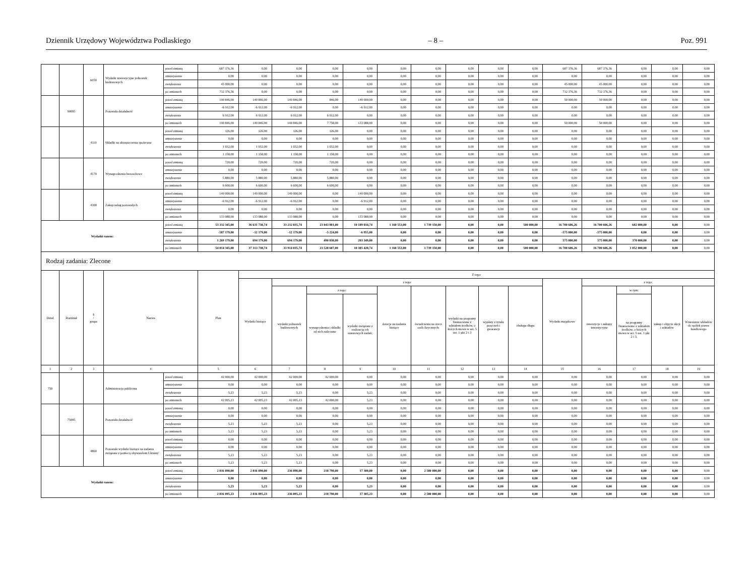Dziennik Urzędowy Województwa Podlaskiego – 8 – Poz. 991
| | | 6050 | Wydatki inwestycyjne jednostek budżetowych | przed zmianą | 687 376,36 | 0,00 | 0,00 | 0,00 | 0,00 | 0,00 | 0,00 | 0,00 | 0,00 | 0,00 | 687 376,36 | 687 376,36 | 0,00 | 0,00 | 0,00 |
| | | | | zmniejszenie | 0,00 | 0,00 | 0,00 | 0,00 | 0,00 | 0,00 | 0,00 | 0,00 | 0,00 | 0,00 | 0,00 | 0,00 | 0,00 | 0,00 | 0,00 |
| | | | | zwiększenie | 45 000,00 | 0,00 | 0,00 | 0,00 | 0,00 | 0,00 | 0,00 | 0,00 | 0,00 | 0,00 | 45 000,00 | 45 000,00 | 0,00 | 0,00 | 0,00 |
| | | | | po zmianach | 732 376,36 | 0,00 | 0,00 | 0,00 | 0,00 | 0,00 | 0,00 | 0,00 | 0,00 | 0,00 | 732 376,36 | 732 376,36 | 0,00 | 0,00 | 0,00 |
| | 90095 | | Pozostała działalność | przed zmianą | 190 846,00 | 140 846,00 | 140 846,00 | 846,00 | 140 000,00 | 0,00 | 0,00 | 0,00 | 0,00 | 0,00 | 50 000,00 | 50 000,00 | 0,00 | 0,00 | 0,00 |
| | | | | zmniejszenie | -6 912,00 | -6 912,00 | -6 912,00 | 0,00 | -6 912,00 | 0,00 | 0,00 | 0,00 | 0,00 | 0,00 | 0,00 | 0,00 | 0,00 | 0,00 | 0,00 |
| | | | | zwiększenie | 6 912,00 | 6 912,00 | 6 912,00 | 6 912,00 | 0,00 | 0,00 | 0,00 | 0,00 | 0,00 | 0,00 | 0,00 | 0,00 | 0,00 | 0,00 | 0,00 |
| | | | | po zmianach | 190 846,00 | 140 846,00 | 140 846,00 | 7 758,00 | 133 088,00 | 0,00 | 0,00 | 0,00 | 0,00 | 0,00 | 50 000,00 | 50 000,00 | 0,00 | 0,00 | 0,00 |
| | | 4110 | Składki na ubezpieczenia społeczne | przed zmianą | 126,00 | 126,00 | 126,00 | 126,00 | 0,00 | 0,00 | 0,00 | 0,00 | 0,00 | 0,00 | 0,00 | 0,00 | 0,00 | 0,00 | 0,00 |
| | | | | zmniejszenie | 0,00 | 0,00 | 0,00 | 0,00 | 0,00 | 0,00 | 0,00 | 0,00 | 0,00 | 0,00 | 0,00 | 0,00 | 0,00 | 0,00 | 0,00 |
| | | | | zwiększenie | 1 032,00 | 1 032,00 | 1 032,00 | 1 032,00 | 0,00 | 0,00 | 0,00 | 0,00 | 0,00 | 0,00 | 0,00 | 0,00 | 0,00 | 0,00 | 0,00 |
| | | | | po zmianach | 1 158,00 | 1 158,00 | 1 158,00 | 1 158,00 | 0,00 | 0,00 | 0,00 | 0,00 | 0,00 | 0,00 | 0,00 | 0,00 | 0,00 | 0,00 | 0,00 |
| | | 4170 | Wynagrodzenia bezosobowe | przed zmianą | 720,00 | 720,00 | 720,00 | 720,00 | 0,00 | 0,00 | 0,00 | 0,00 | 0,00 | 0,00 | 0,00 | 0,00 | 0,00 | 0,00 | 0,00 |
| | | | | zmniejszenie | 0,00 | 0,00 | 0,00 | 0,00 | 0,00 | 0,00 | 0,00 | 0,00 | 0,00 | 0,00 | 0,00 | 0,00 | 0,00 | 0,00 | 0,00 |
| | | | | zwiększenie | 5 880,00 | 5 880,00 | 5 880,00 | 5 880,00 | 0,00 | 0,00 | 0,00 | 0,00 | 0,00 | 0,00 | 0,00 | 0,00 | 0,00 | 0,00 | 0,00 |
| | | | | po zmianach | 6 600,00 | 6 600,00 | 6 600,00 | 6 600,00 | 0,00 | 0,00 | 0,00 | 0,00 | 0,00 | 0,00 | 0,00 | 0,00 | 0,00 | 0,00 | 0,00 |
| | | 4300 | Zakup usług pozostałych | przed zmianą | 140 000,00 | 140 000,00 | 140 000,00 | 0,00 | 140 000,00 | 0,00 | 0,00 | 0,00 | 0,00 | 0,00 | 0,00 | 0,00 | 0,00 | 0,00 | 0,00 |
| | | | | zmniejszenie | -6 912,00 | -6 912,00 | -6 912,00 | 0,00 | -6 912,00 | 0,00 | 0,00 | 0,00 | 0,00 | 0,00 | 0,00 | 0,00 | 0,00 | 0,00 | 0,00 |
| | | | | zwiększenie | 0,00 | 0,00 | 0,00 | 0,00 | 0,00 | 0,00 | 0,00 | 0,00 | 0,00 | 0,00 | 0,00 | 0,00 | 0,00 | 0,00 | 0,00 |
| | | | | po zmianach | 133 088,00 | 133 088,00 | 133 088,00 | 0,00 | 133 088,00 | 0,00 | 0,00 | 0,00 | 0,00 | 0,00 | 0,00 | 0,00 | 0,00 | 0,00 | 0,00 |
| Wydatki razem: | | | | przed zmianą | 53 332 345,00 | 36 631 738,74 | 33 232 035,74 | 23 043 001,00 | 10 189 034,74 | 1 160 553,00 | 1 739 150,00 | 0,00 | 0,00 | 500 000,00 | 16 700 606,26 | 16 700 606,26 | 682 000,00 | 0,00 | 0,00 |
| | | | | zmniejszenie | -587 179,00 | -12 179,00 | -12 179,00 | -5 224,00 | -6 955,00 | 0,00 | 0,00 | 0,00 | 0,00 | 0,00 | -575 000,00 | -575 000,00 | 0,00 | 0,00 | 0,00 |
| | | | | zwiększenie | 1 269 179,00 | 694 179,00 | 694 179,00 | 490 830,00 | 203 349,00 | 0,00 | 0,00 | 0,00 | 0,00 | 0,00 | 575 000,00 | 575 000,00 | 370 000,00 | 0,00 | 0,00 |
| | | | | po zmianach | 54 014 345,00 | 37 313 738,74 | 33 914 035,74 | 23 528 607,00 | 10 385 428,74 | 1 160 553,00 | 1 739 150,00 | 0,00 | 0,00 | 500 000,00 | 16 700 606,26 | 16 700 606,26 | 1 052 000,00 | 0,00 | 0,00 |
| Rodzaj zadania: Zlecone | | | | | | | | | | | | | | | | | | | |
| Dział | Rozdział | § / grupa | Nazwa | | Plan | Z tego: | | | | | | | | | | | | | |
| | | | | | | Wydatki bieżące | z tego: | | | | | | | | Wydatki majątkowe | z tego: | | | |
| | | | | | | | wydatki jednostek budżetowych | z tego: | | dotacje na zadania bieżące | świadczenia na rzecz osób fizycznych; | wydatki na programy finansowane z udziałem środków, o których mowa w art. 5 ust. 1 pkt 2 i 3 | wypłaty z tytułu poręczeń i gwarancji | obsługa długu | | inwestycje i zakupy inwestycyjne | w tym: | zakup i objęcie akcji i udziałów | Wniesienie wkładów do spółek prawa handlowego |
| | | | | | | | | wynagrodzenia i składki od nich naliczane | wydatki związane z realizacją ich statutowych zadań; | | | | | | | | na programy finansowane z udziałem środków, o których mowa w art. 5 ust. 1 pkt 2 i 3, | | |
| 1 | 2 | 3 | 4 | | 5 | 6 | 7 | 8 | 9 | 10 | 11 | 12 | 13 | 14 | 15 | 16 | 17 | 18 | 19 |
| 750 | | | Administracja publiczna | przed zmianą | 42 000,00 | 42 000,00 | 42 000,00 | 42 000,00 | 0,00 | 0,00 | 0,00 | 0,00 | 0,00 | 0,00 | 0,00 | 0,00 | 0,00 | 0,00 | 0,00 |
| | | | | zmniejszenie | 0,00 | 0,00 | 0,00 | 0,00 | 0,00 | 0,00 | 0,00 | 0,00 | 0,00 | 0,00 | 0,00 | 0,00 | 0,00 | 0,00 | 0,00 |
| | | | | zwiększenie | 5,23 | 5,23 | 5,23 | 0,00 | 5,23 | 0,00 | 0,00 | 0,00 | 0,00 | 0,00 | 0,00 | 0,00 | 0,00 | 0,00 | 0,00 |
| | | | | po zmianach | 42 005,23 | 42 005,23 | 42 005,23 | 42 000,00 | 5,23 | 0,00 | 0,00 | 0,00 | 0,00 | 0,00 | 0,00 | 0,00 | 0,00 | 0,00 | 0,00 |
| | 75095 | | Pozostała działalność | przed zmianą | 0,00 | 0,00 | 0,00 | 0,00 | 0,00 | 0,00 | 0,00 | 0,00 | 0,00 | 0,00 | 0,00 | 0,00 | 0,00 | 0,00 | 0,00 |
| | | | | zmniejszenie | 0,00 | 0,00 | 0,00 | 0,00 | 0,00 | 0,00 | 0,00 | 0,00 | 0,00 | 0,00 | 0,00 | 0,00 | 0,00 | 0,00 | 0,00 |
| | | | | zwiększenie | 5,23 | 5,23 | 5,23 | 0,00 | 5,23 | 0,00 | 0,00 | 0,00 | 0,00 | 0,00 | 0,00 | 0,00 | 0,00 | 0,00 | 0,00 |
| | | | | po zmianach | 5,23 | 5,23 | 5,23 | 0,00 | 5,23 | 0,00 | 0,00 | 0,00 | 0,00 | 0,00 | 0,00 | 0,00 | 0,00 | 0,00 | 0,00 |
| | | 4860 | Pozostałe wydatki bieżące na zadania związane z pomocą obywatelom Ukrainy | przed zmianą | 0,00 | 0,00 | 0,00 | 0,00 | 0,00 | 0,00 | 0,00 | 0,00 | 0,00 | 0,00 | 0,00 | 0,00 | 0,00 | 0,00 | 0,00 |
| | | | | zmniejszenie | 0,00 | 0,00 | 0,00 | 0,00 | 0,00 | 0,00 | 0,00 | 0,00 | 0,00 | 0,00 | 0,00 | 0,00 | 0,00 | 0,00 | 0,00 |
| | | | | zwiększenie | 5,23 | 5,23 | 5,23 | 0,00 | 5,23 | 0,00 | 0,00 | 0,00 | 0,00 | 0,00 | 0,00 | 0,00 | 0,00 | 0,00 | 0,00 |
| | | | | po zmianach | 5,23 | 5,23 | 5,23 | 0,00 | 5,23 | 0,00 | 0,00 | 0,00 | 0,00 | 0,00 | 0,00 | 0,00 | 0,00 | 0,00 | 0,00 |
| Wydatki razem: | | | | przed zmianą | 2 816 090,00 | 2 816 090,00 | 236 090,00 | 218 790,00 | 17 300,00 | 0,00 | 2 580 000,00 | 0,00 | 0,00 | 0,00 | 0,00 | 0,00 | 0,00 | 0,00 | 0,00 |
| | | | | zmniejszenie | 0,00 | 0,00 | 0,00 | 0,00 | 0,00 | 0,00 | 0,00 | 0,00 | 0,00 | 0,00 | 0,00 | 0,00 | 0,00 | 0,00 | 0,00 |
| | | | | zwiększenie | 5,23 | 5,23 | 5,23 | 0,00 | 5,23 | 0,00 | 0,00 | 0,00 | 0,00 | 0,00 | 0,00 | 0,00 | 0,00 | 0,00 | 0,00 |
| | | | | po zmianach | 2 816 095,23 | 2 816 095,23 | 236 095,23 | 218 790,00 | 17 305,23 | 0,00 | 2 580 000,00 | 0,00 | 0,00 | 0,00 | 0,00 | 0,00 | 0,00 | 0,00 | 0,00 |